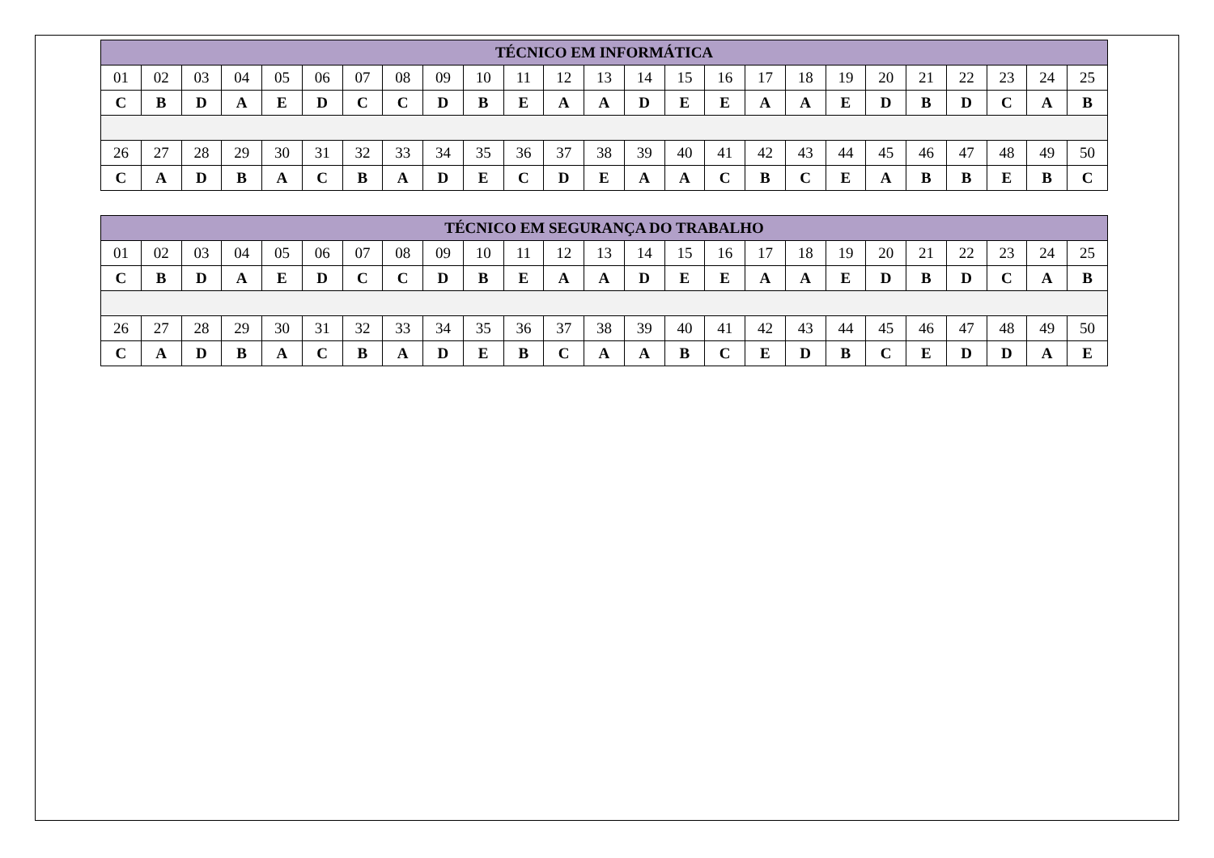| TÉCNICO EM INFORMÁTICA | | | | | | | | | | | | | | | | | | | | | | | | |
| --- | --- | --- | --- | --- | --- | --- | --- | --- | --- | --- | --- | --- | --- | --- | --- | --- | --- | --- | --- | --- | --- | --- | --- | --- |
| 01 | 02 | 03 | 04 | 05 | 06 | 07 | 08 | 09 | 10 | 11 | 12 | 13 | 14 | 15 | 16 | 17 | 18 | 19 | 20 | 21 | 22 | 23 | 24 | 25 |
| C | B | D | A | E | D | C | C | D | B | E | A | A | D | E | E | A | A | E | D | B | D | C | A | B |
| 26 | 27 | 28 | 29 | 30 | 31 | 32 | 33 | 34 | 35 | 36 | 37 | 38 | 39 | 40 | 41 | 42 | 43 | 44 | 45 | 46 | 47 | 48 | 49 | 50 |
| C | A | D | B | A | C | B | A | D | E | C | D | E | A | A | C | B | C | E | A | B | B | E | B | C |
| TÉCNICO EM SEGURANÇA DO TRABALHO | | | | | | | | | | | | | | | | | | | | | | | | |
| --- | --- | --- | --- | --- | --- | --- | --- | --- | --- | --- | --- | --- | --- | --- | --- | --- | --- | --- | --- | --- | --- | --- | --- | --- |
| 01 | 02 | 03 | 04 | 05 | 06 | 07 | 08 | 09 | 10 | 11 | 12 | 13 | 14 | 15 | 16 | 17 | 18 | 19 | 20 | 21 | 22 | 23 | 24 | 25 |
| C | B | D | A | E | D | C | C | D | B | E | A | A | D | E | E | A | A | E | D | B | D | C | A | B |
| 26 | 27 | 28 | 29 | 30 | 31 | 32 | 33 | 34 | 35 | 36 | 37 | 38 | 39 | 40 | 41 | 42 | 43 | 44 | 45 | 46 | 47 | 48 | 49 | 50 |
| C | A | D | B | A | C | B | A | D | E | B | C | A | A | B | C | E | D | B | C | E | D | D | A | E |